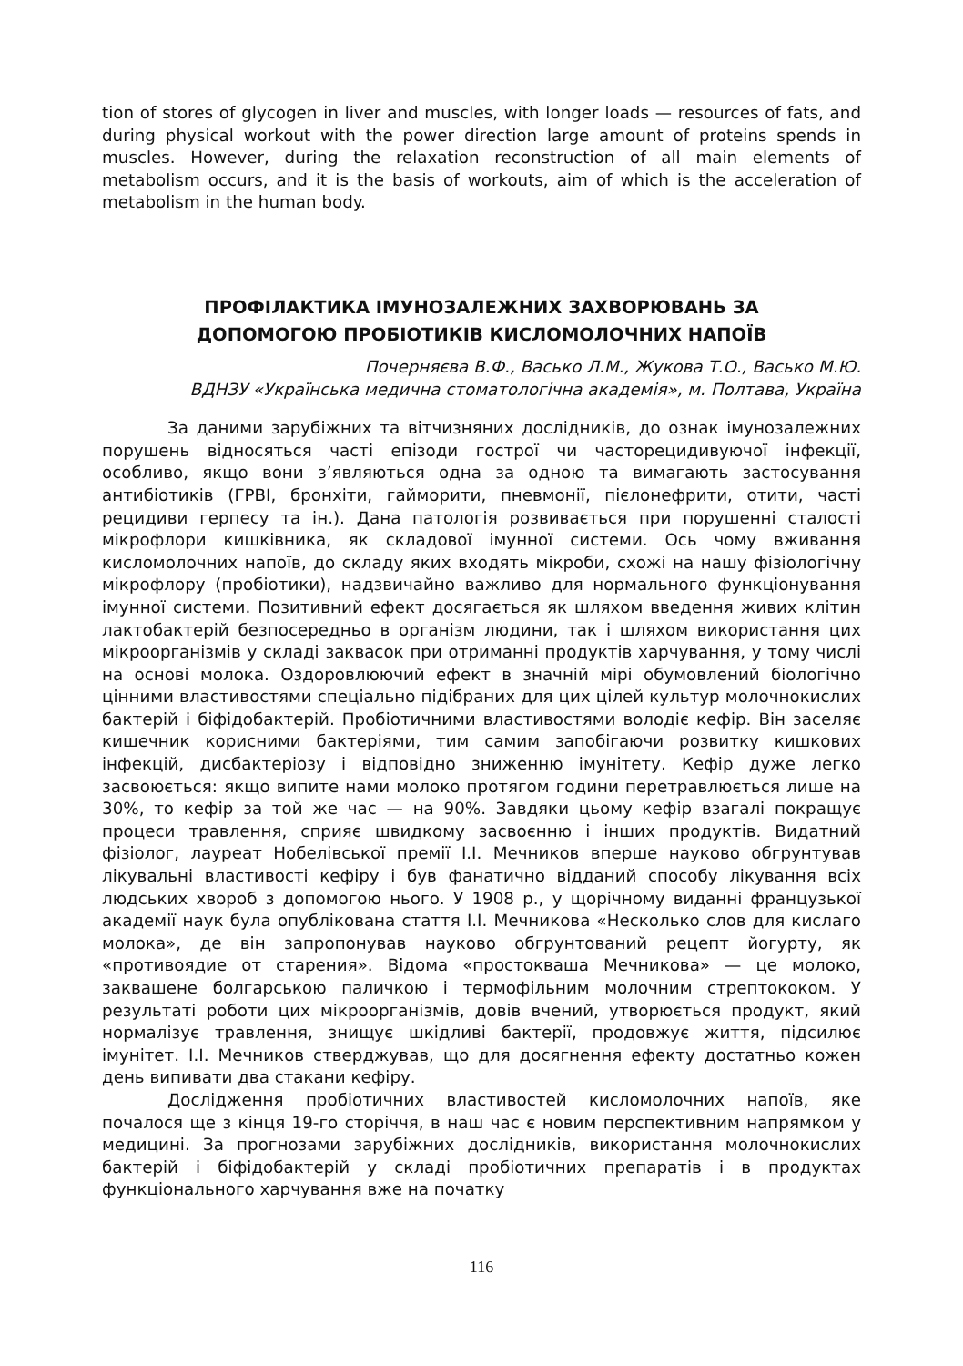tion of stores of glycogen in liver and muscles, with longer loads — resources of fats, and during physical workout with the power direction large amount of proteins spends in muscles. However, during the relaxation reconstruction of all main elements of metabolism occurs, and it is the basis of workouts, aim of which is the acceleration of metabolism in the human body.
ПРОФІЛАКТИКА ІМУНОЗАЛЕЖНИХ ЗАХВОРЮВАНЬ ЗА
ДОПОМОГОЮ ПРОБІОТИКІВ КИСЛОМОЛОЧНИХ НАПОЇВ
Почерняєва В.Ф., Васько Л.М., Жукова Т.О., Васько М.Ю.
ВДНЗУ «Українська медична стоматологічна академія», м. Полтава, Україна
За даними зарубіжних та вітчизняних дослідників, до ознак імунозалежних порушень відносяться часті епізоди гострої чи часторецидивуючої інфекції, особливо, якщо вони з’являються одна за одною та вимагають застосування антибіотиків (ГРВІ, бронхіти, гайморити, пневмонії, пієлонефрити, отити, часті рецидиви герпесу та ін.). Дана патологія розвивається при порушенні сталості мікрофлори кишківника, як складової імунної системи. Ось чому вживання кисломолочних напоїв, до складу яких входять мікроби, схожі на нашу фізіологічну мікрофлору (пробіотики), надзвичайно важливо для нормального функціонування імунної системи. Позитивний ефект досягається як шляхом введення живих клітин лактобактерій безпосередньо в організм людини, так і шляхом використання цих мікроорганізмів у складі заквасок при отриманні продуктів харчування, у тому числі на основі молока. Оздоровлюючий ефект в значній мірі обумовлений біологічно цінними властивостями спеціально підібраних для цих цілей культур молочнокислих бактерій і біфідобактерій. Пробіотичними властивостями володіє кефір. Він заселяє кишечник корисними бактеріями, тим самим запобігаючи розвитку кишкових інфекцій, дисбактеріозу і відповідно зниженню імунітету. Кефір дуже легко засвоюється: якщо випите нами молоко протягом години перетравлюється лише на 30%, то кефір за той же час — на 90%. Завдяки цьому кефір взагалі покращує процеси травлення, сприяє швидкому засвоєнню і інших продуктів. Видатний фізіолог, лауреат Нобелівської премії І.І. Мечников вперше науково обгрунтував лікувальні властивості кефіру і був фанатично відданий способу лікування всіх людських хвороб з допомогою нього. У 1908 р., у щорічному виданні французької академії наук була опублікована стаття І.І. Мечникова «Несколько слов для кислаго молока», де він запропонував науково обгрунтований рецепт йогурту, як «противоядие от старения». Відома «простокваша Мечникова» — це молоко, заквашене болгарською паличкою і термофільним молочним стрептококом. У результаті роботи цих мікроорганізмів, довів вчений, утворюється продукт, який нормалізує травлення, знищує шкідливі бактерії, продовжує життя, підсилює імунітет. І.І. Мечников стверджував, що для досягнення ефекту достатньо кожен день випивати два стакани кефіру.
Дослідження пробіотичних властивостей кисломолочних напоїв, яке почалося ще з кінця 19-го сторіччя, в наш час є новим перспективним напрямком у медицині. За прогнозами зарубіжних дослідників, використання молочнокислих бактерій і біфідобактерій у складі пробіотичних препаратів і в продуктах функціонального харчування вже на початку
116